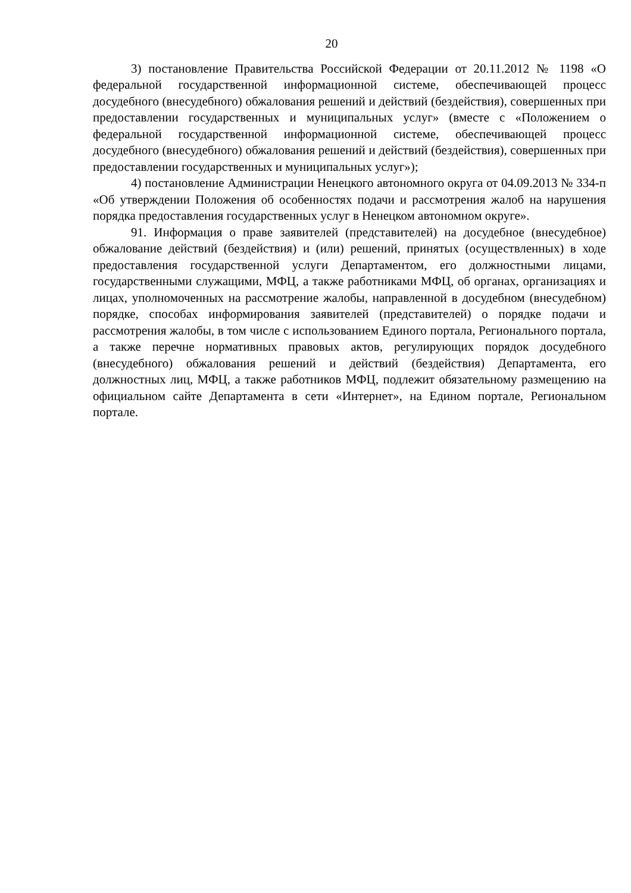20
3) постановление Правительства Российской Федерации от 20.11.2012 № 1198 «О федеральной государственной информационной системе, обеспечивающей процесс досудебного (внесудебного) обжалования решений и действий (бездействия), совершенных при предоставлении государственных и муниципальных услуг» (вместе с «Положением о федеральной государственной информационной системе, обеспечивающей процесс досудебного (внесудебного) обжалования решений и действий (бездействия), совершенных при предоставлении государственных и муниципальных услуг»);
4) постановление Администрации Ненецкого автономного округа от 04.09.2013 № 334-п «Об утверждении Положения об особенностях подачи и рассмотрения жалоб на нарушения порядка предоставления государственных услуг в Ненецком автономном округе».
91. Информация о праве заявителей (представителей) на досудебное (внесудебное) обжалование действий (бездействия) и (или) решений, принятых (осуществленных) в ходе предоставления государственной услуги Департаментом, его должностными лицами, государственными служащими, МФЦ, а также работниками МФЦ, об органах, организациях и лицах, уполномоченных на рассмотрение жалобы, направленной в досудебном (внесудебном) порядке, способах информирования заявителей (представителей) о порядке подачи и рассмотрения жалобы, в том числе с использованием Единого портала, Регионального портала, а также перечне нормативных правовых актов, регулирующих порядок досудебного (внесудебного) обжалования решений и действий (бездействия) Департамента, его должностных лиц, МФЦ, а также работников МФЦ, подлежит обязательному размещению на официальном сайте Департамента в сети «Интернет», на Едином портале, Региональном портале.